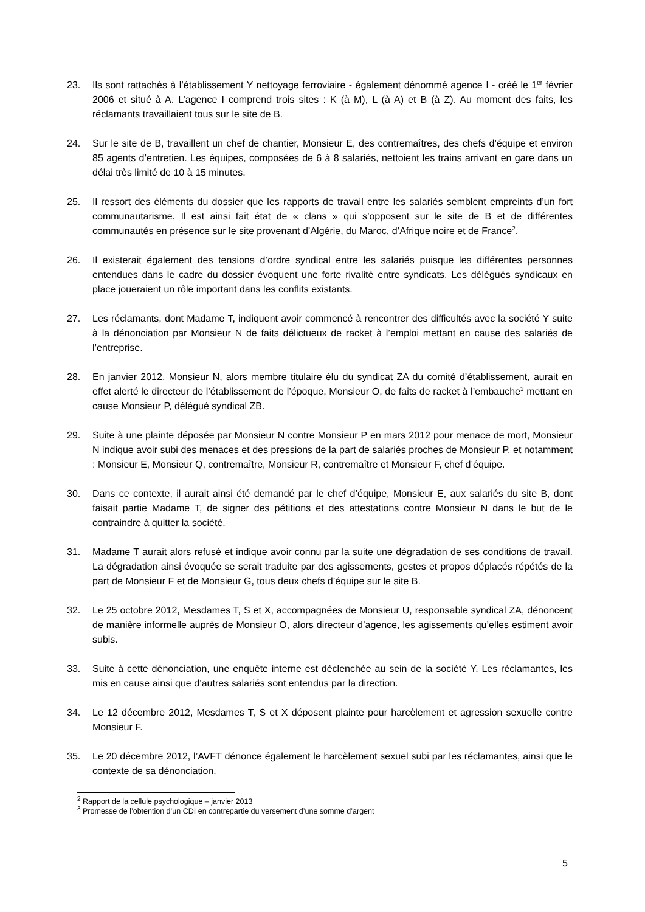23. Ils sont rattachés à l’établissement Y nettoyage ferroviaire - également dénommé agence I - créé le 1<sup>er</sup> février 2006 et situé à A. L’agence I comprend trois sites : K (à M), L (à A) et B (à Z). Au moment des faits, les réclamants travaillaient tous sur le site de B.
24. Sur le site de B, travaillent un chef de chantier, Monsieur E, des contremaîtres, des chefs d’équipe et environ 85 agents d’entretien. Les équipes, composées de 6 à 8 salariés, nettoient les trains arrivant en gare dans un délai très limité de 10 à 15 minutes.
25. Il ressort des éléments du dossier que les rapports de travail entre les salariés semblent empreints d’un fort communautarisme. Il est ainsi fait état de « clans » qui s’opposent sur le site de B et de différentes communautés en présence sur le site provenant d’Algérie, du Maroc, d’Afrique noire et de France<sup>2</sup>.
26. Il existerait également des tensions d’ordre syndical entre les salariés puisque les différentes personnes entendues dans le cadre du dossier évoquent une forte rivalité entre syndicats. Les délégués syndicaux en place joueraient un rôle important dans les conflits existants.
27. Les réclamants, dont Madame T, indiquent avoir commencé à rencontrer des difficultés avec la société Y suite à la dénonciation par Monsieur N de faits délictueux de racket à l’emploi mettant en cause des salariés de l’entreprise.
28. En janvier 2012, Monsieur N, alors membre titulaire élu du syndicat ZA du comité d’établissement, aurait en effet alerté le directeur de l’établissement de l’époque, Monsieur O, de faits de racket à l’embauche<sup>3</sup> mettant en cause Monsieur P, délégué syndical ZB.
29. Suite à une plainte déposée par Monsieur N contre Monsieur P en mars 2012 pour menace de mort, Monsieur N indique avoir subi des menaces et des pressions de la part de salariés proches de Monsieur P, et notamment : Monsieur E, Monsieur Q, contremaître, Monsieur R, contremaître et Monsieur F, chef d’équipe.
30. Dans ce contexte, il aurait ainsi été demandé par le chef d’équipe, Monsieur E, aux salariés du site B, dont faisait partie Madame T, de signer des pétitions et des attestations contre Monsieur N dans le but de le contraindre à quitter la société.
31. Madame T aurait alors refusé et indique avoir connu par la suite une dégradation de ses conditions de travail. La dégradation ainsi évoquée se serait traduite par des agissements, gestes et propos déplacés répétés de la part de Monsieur F et de Monsieur G, tous deux chefs d’équipe sur le site B.
32. Le 25 octobre 2012, Mesdames T, S et X, accompagnées de Monsieur U, responsable syndical ZA, dénoncent de manière informelle auprès de Monsieur O, alors directeur d’agence, les agissements qu’elles estiment avoir subis.
33. Suite à cette dénonciation, une enquête interne est déclenchée au sein de la société Y. Les réclamantes, les mis en cause ainsi que d’autres salariés sont entendus par la direction.
34. Le 12 décembre 2012, Mesdames T, S et X déposent plainte pour harcèlement et agression sexuelle contre Monsieur F.
35. Le 20 décembre 2012, l’AVFT dénonce également le harcèlement sexuel subi par les réclamantes, ainsi que le contexte de sa dénonciation.
<sup>2</sup> Rapport de la cellule psychologique – janvier 2013
<sup>3</sup> Promesse de l’obtention d’un CDI en contrepartie du versement d’une somme d’argent
5